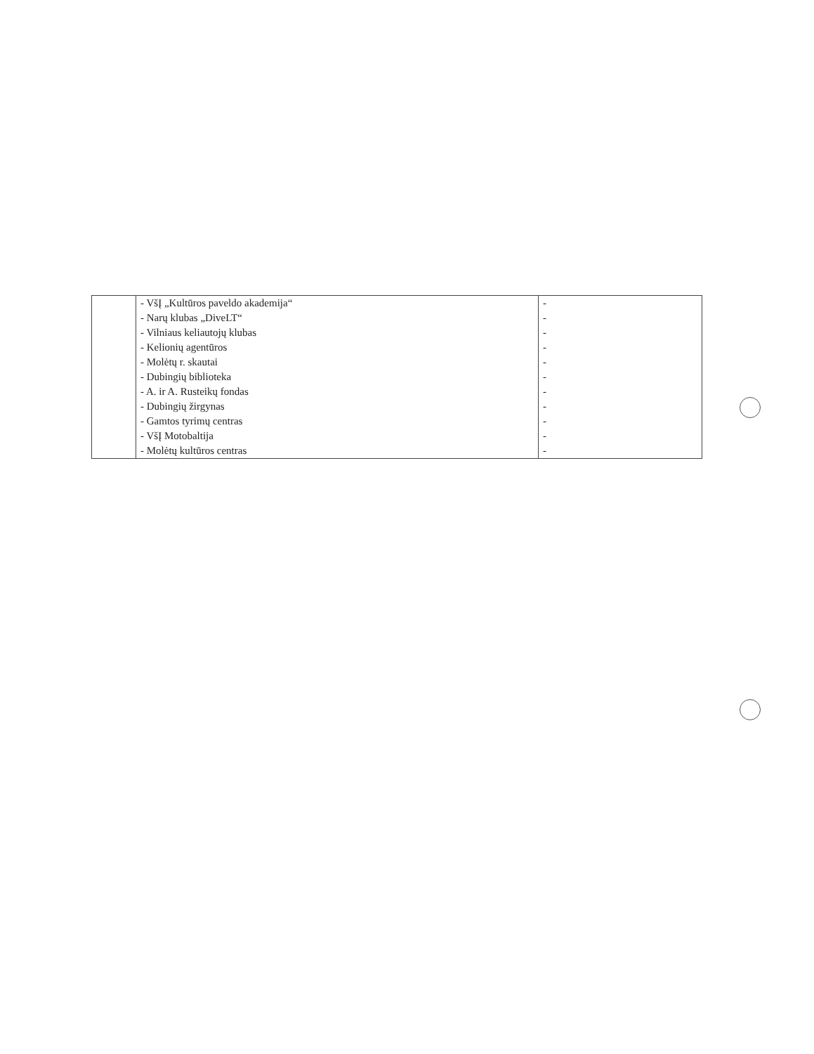| | - VšĮ „Kultūros paveldo akademija“ | - |
| | - Narų klubas „DiveLT“ | - |
| | - Vilniaus keliautojų klubas | - |
| | - Kelionių agentūros | - |
| | - Molėtų r. skautai | - |
| | - Dubingių biblioteka | - |
| | - A. ir A. Rusteikų fondas | - |
| | - Dubingių žirgynas | - |
| | - Gamtos tyrimų centras | - |
| | - VšĮ Motobaltija | - |
| | - Molėtų kultūros centras | - |